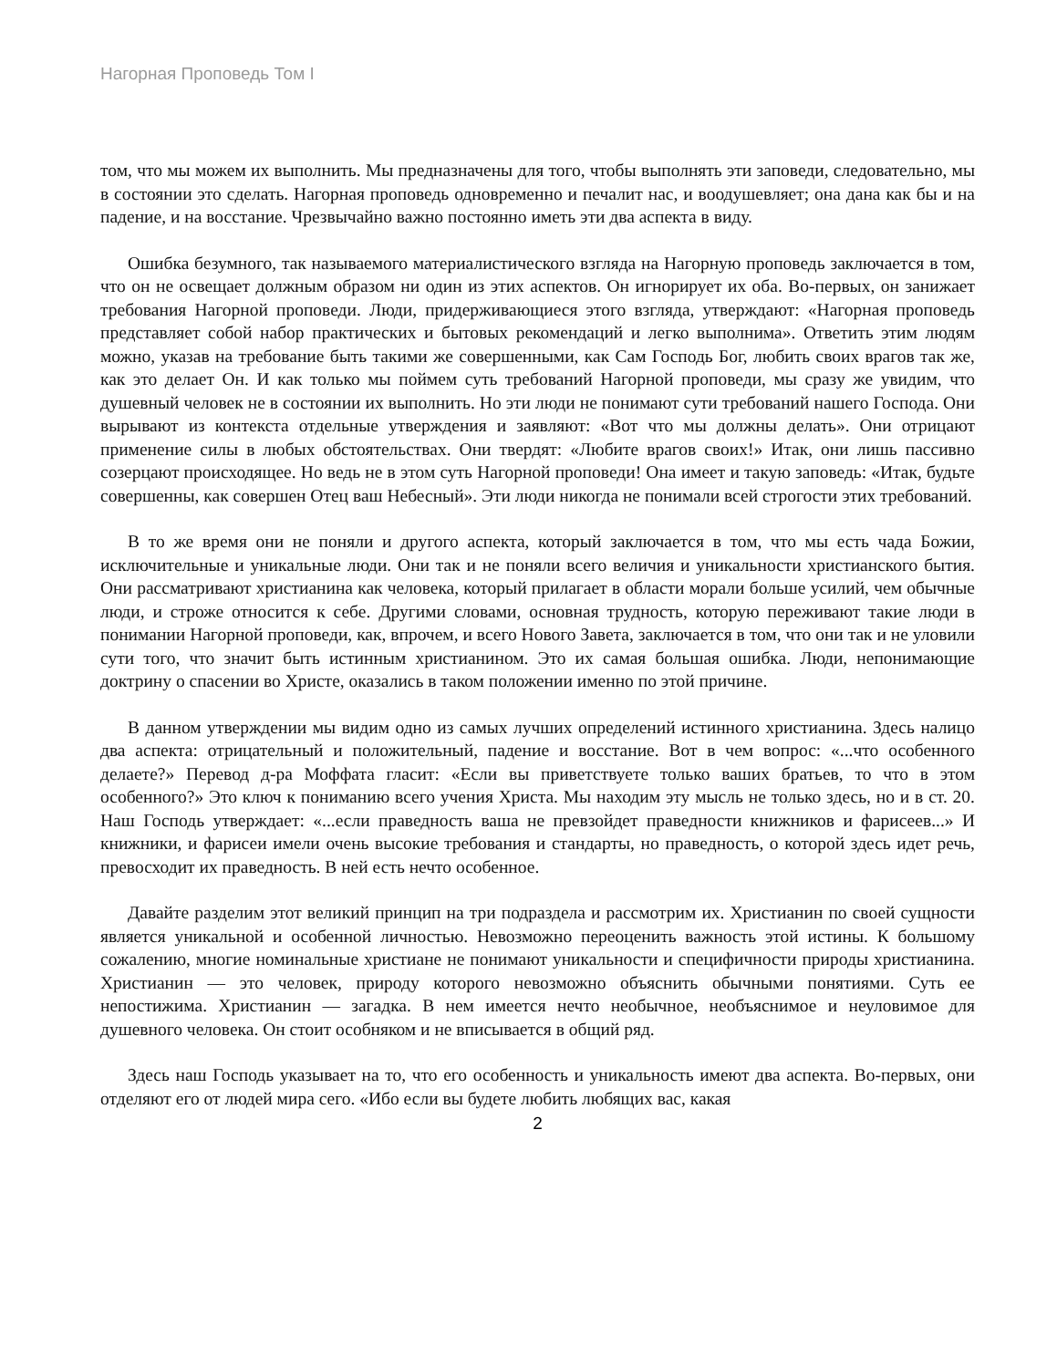Нагорная Проповедь Том I
том, что мы можем их выполнить. Мы предназначены для того, чтобы выполнять эти заповеди, следовательно, мы в состоянии это сделать. Нагорная проповедь одновременно и печалит нас, и воодушевляет; она дана как бы и на падение, и на восстание. Чрезвычайно важно постоянно иметь эти два аспекта в виду.
Ошибка безумного, так называемого материалистического взгляда на Нагорную проповедь заключается в том, что он не освещает должным образом ни один из этих аспектов. Он игнорирует их оба. Во-первых, он занижает требования Нагорной проповеди. Люди, придерживающиеся этого взгляда, утверждают: «Нагорная проповедь представляет собой набор практических и бытовых рекомендаций и легко выполнима». Ответить этим людям можно, указав на требование быть такими же совершенными, как Сам Господь Бог, любить своих врагов так же, как это делает Он. И как только мы поймем суть требований Нагорной проповеди, мы сразу же увидим, что душевный человек не в состоянии их выполнить. Но эти люди не понимают сути требований нашего Господа. Они вырывают из контекста отдельные утверждения и заявляют: «Вот что мы должны делать». Они отрицают применение силы в любых обстоятельствах. Они твердят: «Любите врагов своих!» Итак, они лишь пассивно созерцают происходящее. Но ведь не в этом суть Нагорной проповеди! Она имеет и такую заповедь: «Итак, будьте совершенны, как совершен Отец ваш Небесный». Эти люди никогда не понимали всей строгости этих требований.
В то же время они не поняли и другого аспекта, который заключается в том, что мы есть чада Божии, исключительные и уникальные люди. Они так и не поняли всего величия и уникальности христианского бытия. Они рассматривают христианина как человека, который прилагает в области морали больше усилий, чем обычные люди, и строже относится к себе. Другими словами, основная трудность, которую переживают такие люди в понимании Нагорной проповеди, как, впрочем, и всего Нового Завета, заключается в том, что они так и не уловили сути того, что значит быть истинным христианином. Это их самая большая ошибка. Люди, непонимающие доктрину о спасении во Христе, оказались в таком положении именно по этой причине.
В данном утверждении мы видим одно из самых лучших определений истинного христианина. Здесь налицо два аспекта: отрицательный и положительный, падение и восстание. Вот в чем вопрос: «...что особенного делаете?» Перевод д-ра Моффата гласит: «Если вы приветствуете только ваших братьев, то что в этом особенного?» Это ключ к пониманию всего учения Христа. Мы находим эту мысль не только здесь, но и в ст. 20. Наш Господь утверждает: «...если праведность ваша не превзойдет праведности книжников и фарисеев...» И книжники, и фарисеи имели очень высокие требования и стандарты, но праведность, о которой здесь идет речь, превосходит их праведность. В ней есть нечто особенное.
Давайте разделим этот великий принцип на три подраздела и рассмотрим их. Христианин по своей сущности является уникальной и особенной личностью. Невозможно переоценить важность этой истины. К большому сожалению, многие номинальные христиане не понимают уникальности и специфичности природы христианина. Христианин — это человек, природу которого невозможно объяснить обычными понятиями. Суть ее непостижима. Христианин — загадка. В нем имеется нечто необычное, необъяснимое и неуловимое для душевного человека. Он стоит особняком и не вписывается в общий ряд.
Здесь наш Господь указывает на то, что его особенность и уникальность имеют два аспекта. Во-первых, они отделяют его от людей мира сего. «Ибо если вы будете любить любящих вас, какая
2